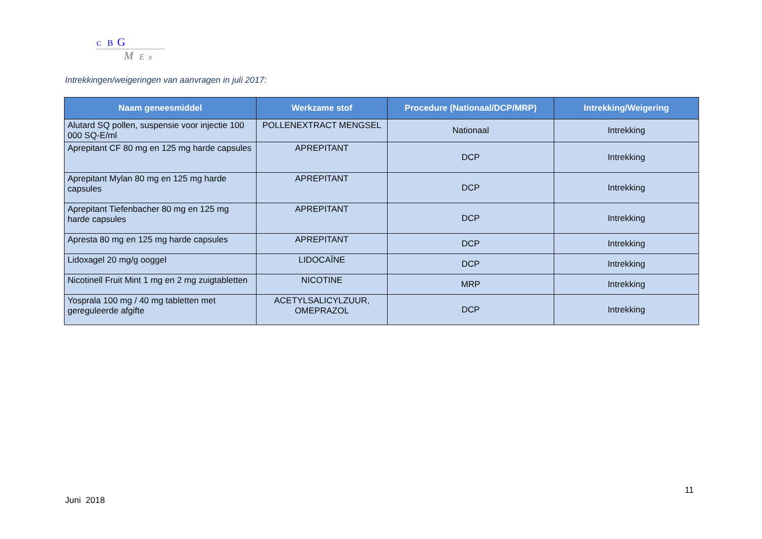C B G
M E B
Intrekkingen/weigeringen van aanvragen in juli 2017:
| Naam geneesmiddel | Werkzame stof | Procedure (Nationaal/DCP/MRP) | Intrekking/Weigering |
| --- | --- | --- | --- |
| Alutard SQ pollen, suspensie voor injectie 100 000 SQ-E/ml | POLLENEXTRACT MENGSEL | Nationaal | Intrekking |
| Aprepitant CF 80 mg en 125 mg harde capsules | APREPITANT | DCP | Intrekking |
| Aprepitant Mylan 80 mg en 125 mg harde capsules | APREPITANT | DCP | Intrekking |
| Aprepitant Tiefenbacher 80 mg en 125 mg harde capsules | APREPITANT | DCP | Intrekking |
| Apresta 80 mg en 125 mg harde capsules | APREPITANT | DCP | Intrekking |
| Lidoxagel 20 mg/g ooggel | LIDOCAÏNE | DCP | Intrekking |
| Nicotinell Fruit Mint 1 mg en 2 mg zuigtabletten | NICOTINE | MRP | Intrekking |
| Yosprala 100 mg / 40 mg tabletten met gereguleerde afgifte | ACETYLSALICYLZUUR, OMEPRAZOL | DCP | Intrekking |
11
Juni 2018